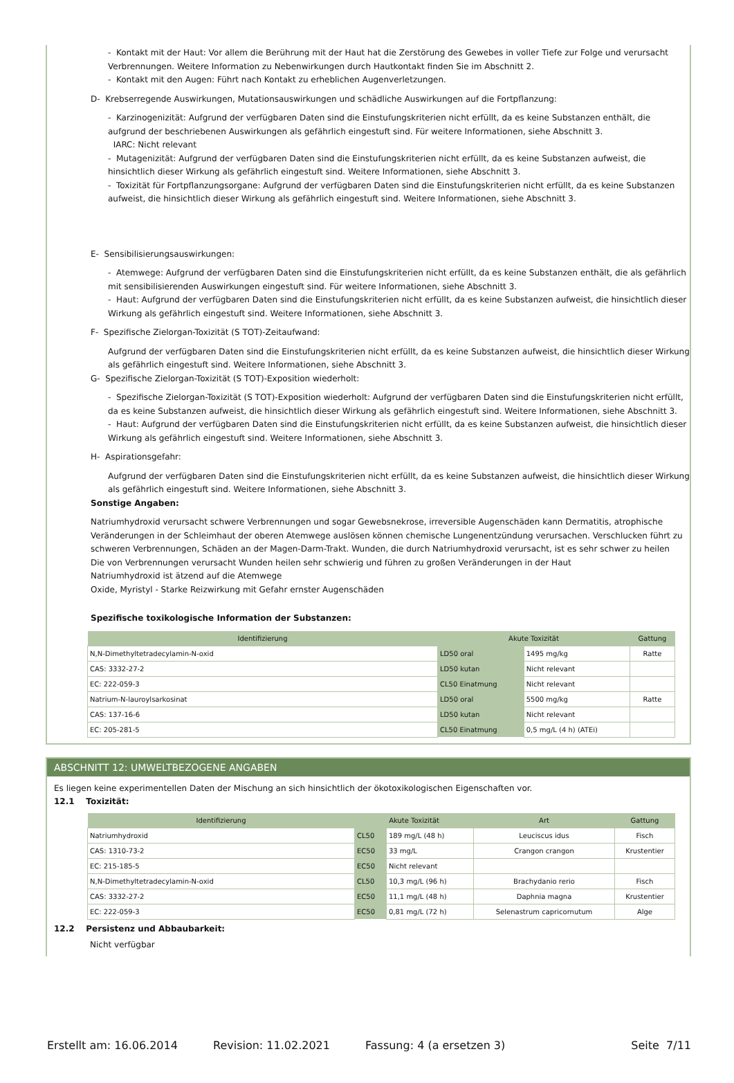- Kontakt mit der Haut: Vor allem die Berührung mit der Haut hat die Zerstörung des Gewebes in voller Tiefe zur Folge und verursacht Verbrennungen. Weitere Information zu Nebenwirkungen durch Hautkontakt finden Sie im Abschnitt 2.
- Kontakt mit den Augen: Führt nach Kontakt zu erheblichen Augenverletzungen.
D- Krebserregende Auswirkungen, Mutationsauswirkungen und schädliche Auswirkungen auf die Fortpflanzung:
- Karzinogenizität: Aufgrund der verfügbaren Daten sind die Einstufungskriterien nicht erfüllt, da es keine Substanzen enthält, die aufgrund der beschriebenen Auswirkungen als gefährlich eingestuft sind. Für weitere Informationen, siehe Abschnitt 3.
IARC: Nicht relevant
- Mutagenizität: Aufgrund der verfügbaren Daten sind die Einstufungskriterien nicht erfüllt, da es keine Substanzen aufweist, die hinsichtlich dieser Wirkung als gefährlich eingestuft sind. Weitere Informationen, siehe Abschnitt 3.
- Toxizität für Fortpflanzungsorgane: Aufgrund der verfügbaren Daten sind die Einstufungskriterien nicht erfüllt, da es keine Substanzen aufweist, die hinsichtlich dieser Wirkung als gefährlich eingestuft sind. Weitere Informationen, siehe Abschnitt 3.
E- Sensibilisierungsauswirkungen:
- Atemwege: Aufgrund der verfügbaren Daten sind die Einstufungskriterien nicht erfüllt, da es keine Substanzen enthält, die als gefährlich mit sensibilisierenden Auswirkungen eingestuft sind. Für weitere Informationen, siehe Abschnitt 3.
- Haut: Aufgrund der verfügbaren Daten sind die Einstufungskriterien nicht erfüllt, da es keine Substanzen aufweist, die hinsichtlich dieser Wirkung als gefährlich eingestuft sind. Weitere Informationen, siehe Abschnitt 3.
F- Spezifische Zielorgan-Toxizität (S TOT)-Zeitaufwand:
Aufgrund der verfügbaren Daten sind die Einstufungskriterien nicht erfüllt, da es keine Substanzen aufweist, die hinsichtlich dieser Wirkung als gefährlich eingestuft sind. Weitere Informationen, siehe Abschnitt 3.
G- Spezifische Zielorgan-Toxizität (S TOT)-Exposition wiederholt:
- Spezifische Zielorgan-Toxizität (S TOT)-Exposition wiederholt: Aufgrund der verfügbaren Daten sind die Einstufungskriterien nicht erfüllt, da es keine Substanzen aufweist, die hinsichtlich dieser Wirkung als gefährlich eingestuft sind. Weitere Informationen, siehe Abschnitt 3.
- Haut: Aufgrund der verfügbaren Daten sind die Einstufungskriterien nicht erfüllt, da es keine Substanzen aufweist, die hinsichtlich dieser Wirkung als gefährlich eingestuft sind. Weitere Informationen, siehe Abschnitt 3.
H- Aspirationsgefahr:
Aufgrund der verfügbaren Daten sind die Einstufungskriterien nicht erfüllt, da es keine Substanzen aufweist, die hinsichtlich dieser Wirkung als gefährlich eingestuft sind. Weitere Informationen, siehe Abschnitt 3.
Sonstige Angaben:
Natriumhydroxid verursacht schwere Verbrennungen und sogar Gewebsnekrose, irreversible Augenschäden kann Dermatitis, atrophische Veränderungen in der Schleimhaut der oberen Atemwege auslösen können chemische Lungenentzündung verursachen. Verschlucken führt zu schweren Verbrennungen, Schäden an der Magen-Darm-Trakt. Wunden, die durch Natriumhydroxid verursacht, ist es sehr schwer zu heilen
Die von Verbrennungen verursacht Wunden heilen sehr schwierig und führen zu großen Veränderungen in der Haut
Natriumhydroxid ist ätzend auf die Atemwege
Oxide, Myristyl - Starke Reizwirkung mit Gefahr ernster Augenschäden
Spezifische toxikologische Information der Substanzen:
| Identifizierung | Akute Toxizität | | Gattung |
| --- | --- | --- | --- |
| N,N-Dimethyltetradecylamin-N-oxid | LD50 oral | 1495 mg/kg | Ratte |
| CAS: 3332-27-2 | LD50 kutan | Nicht relevant | |
| EC: 222-059-3 | CL50 Einatmung | Nicht relevant | |
| Natrium-N-lauroylsarkosinat | LD50 oral | 5500 mg/kg | Ratte |
| CAS: 137-16-6 | LD50 kutan | Nicht relevant | |
| EC: 205-281-5 | CL50 Einatmung | 0,5 mg/L (4 h) (ATEi) | |
ABSCHNITT 12: UMWELTBEZOGENE ANGABEN
Es liegen keine experimentellen Daten der Mischung an sich hinsichtlich der ökotoxikologischen Eigenschaften vor.
12.1 Toxizität:
| Identifizierung | Akute Toxizität | | Art | Gattung |
| --- | --- | --- | --- | --- |
| Natriumhydroxid | CL50 | 189 mg/L (48 h) | Leuciscus idus | Fisch |
| CAS: 1310-73-2 | EC50 | 33 mg/L | Crangon crangon | Krustentier |
| EC: 215-185-5 | EC50 | Nicht relevant | | |
| N,N-Dimethyltetradecylamin-N-oxid | CL50 | 10,3 mg/L (96 h) | Brachydanio rerio | Fisch |
| CAS: 3332-27-2 | EC50 | 11,1 mg/L (48 h) | Daphnia magna | Krustentier |
| EC: 222-059-3 | EC50 | 0,81 mg/L (72 h) | Selenastrum capricornutum | Alge |
12.2 Persistenz und Abbaubarkeit:
Nicht verfügbar
Erstellt am: 16.06.2014 Revision: 11.02.2021 Fassung: 4 (a ersetzen 3) Seite 7/11